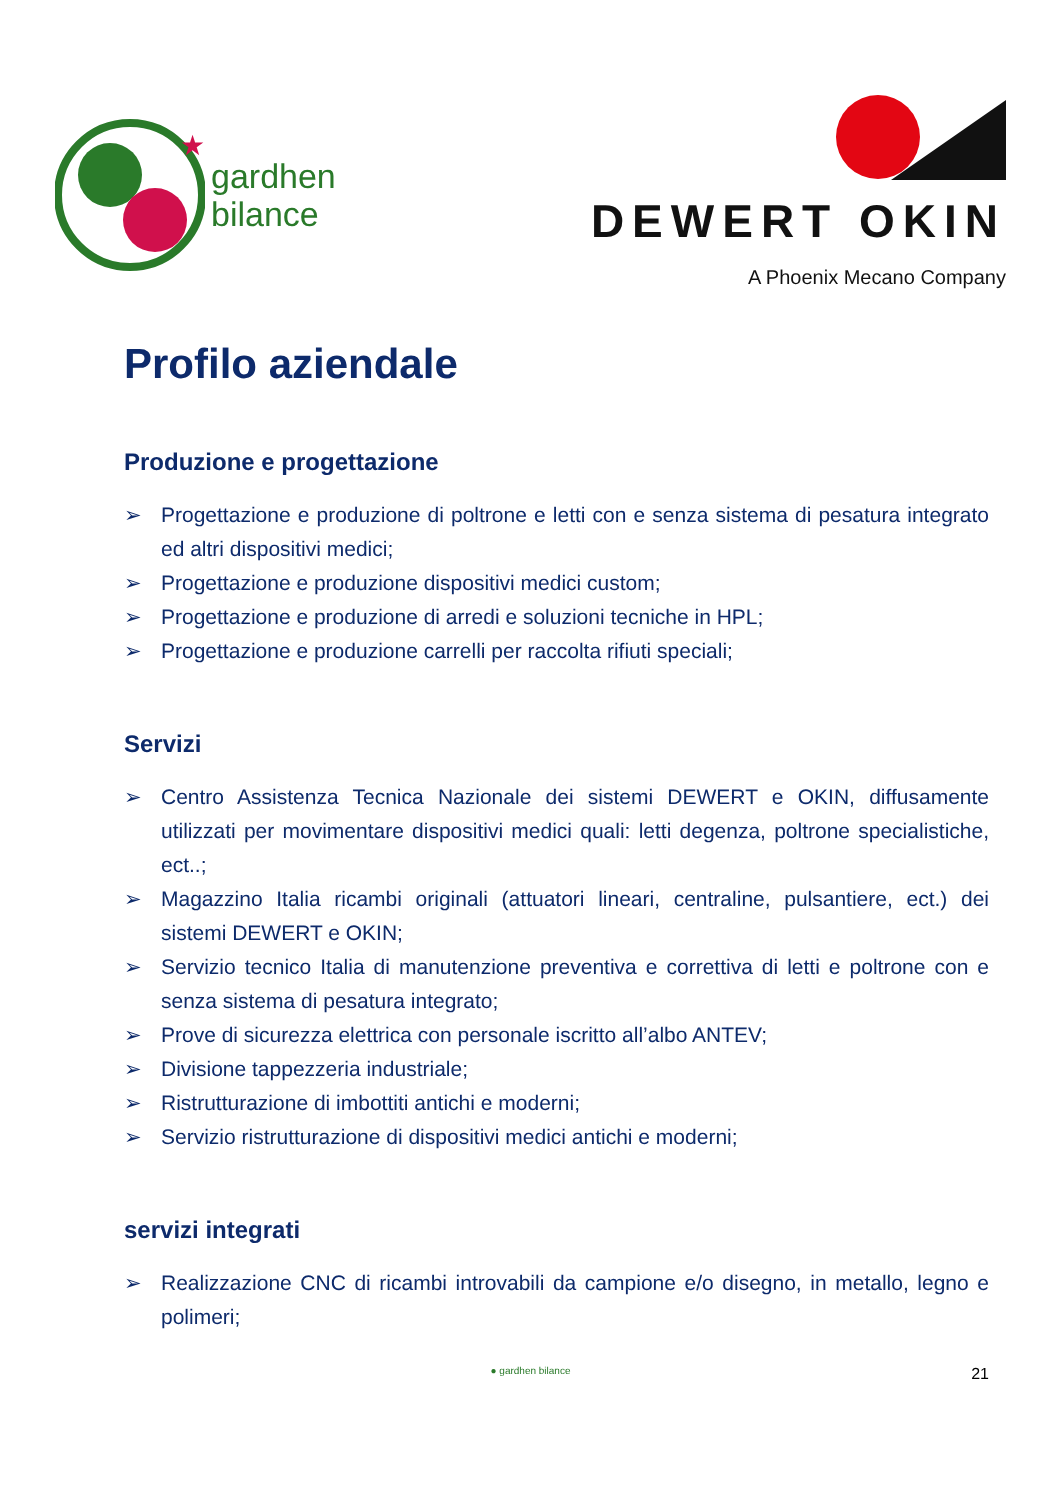★
gardhen
bilance
DEWERT OKIN
A Phoenix Mecano Company
Profilo aziendale
Produzione e progettazione
➢ Progettazione e produzione di poltrone e letti con e senza sistema di pesatura integrato ed altri dispositivi medici;
➢ Progettazione e produzione dispositivi medici custom;
➢ Progettazione e produzione di arredi e soluzioni tecniche in HPL;
➢ Progettazione e produzione carrelli per raccolta rifiuti speciali;
Servizi
➢ Centro Assistenza Tecnica Nazionale dei sistemi DEWERT e OKIN, diffusamente utilizzati per movimentare dispositivi medici quali: letti degenza, poltrone specialistiche, ect..;
➢ Magazzino Italia ricambi originali (attuatori lineari, centraline, pulsantiere, ect.) dei sistemi DEWERT e OKIN;
➢ Servizio tecnico Italia di manutenzione preventiva e correttiva di letti e poltrone con e senza sistema di pesatura integrato;
➢ Prove di sicurezza elettrica con personale iscritto all’albo ANTEV;
➢ Divisione tappezzeria industriale;
➢ Ristrutturazione di imbottiti antichi e moderni;
➢ Servizio ristrutturazione di dispositivi medici antichi e moderni;
servizi integrati
➢ Realizzazione CNC di ricambi introvabili da campione e/o disegno, in metallo, legno e polimeri;
● gardhen bilance
21